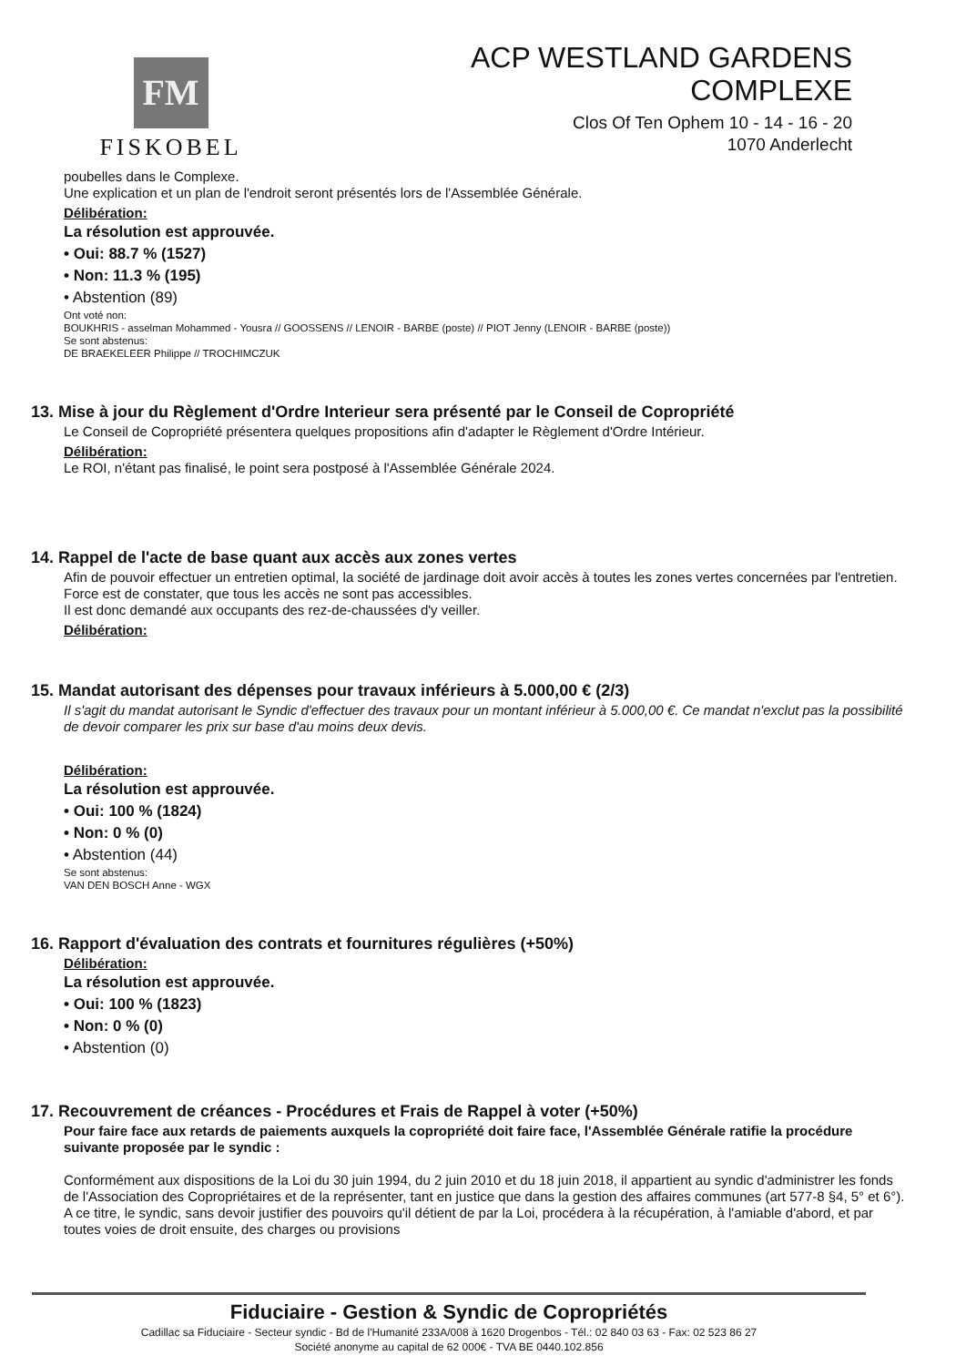FM
FISKOBEL
ACP WESTLAND GARDENS
COMPLEXE
Clos Of Ten Ophem 10 - 14 - 16 - 20
1070 Anderlecht
poubelles dans le Complexe.
Une explication et un plan de l'endroit seront présentés lors de l'Assemblée Générale.
Délibération:
La résolution est approuvée.
• Oui: 88.7 % (1527)
• Non: 11.3 % (195)
• Abstention (89)
Ont voté non:
BOUKHRIS - asselman Mohammed - Yousra // GOOSSENS // LENOIR - BARBE (poste) // PIOT Jenny (LENOIR - BARBE (poste))
Se sont abstenus:
DE BRAEKELEER Philippe // TROCHIMCZUK
13. Mise à jour du Règlement d'Ordre Interieur sera présenté par le Conseil de Copropriété
Le Conseil de Copropriété présentera quelques propositions afin d'adapter le Règlement d'Ordre Intérieur.
Délibération:
Le ROI, n'étant pas finalisé, le point sera postposé à l'Assemblée Générale 2024.
14. Rappel de l'acte de base quant aux accès aux zones vertes
Afin de pouvoir effectuer un entretien optimal, la société de jardinage doit avoir accès à toutes les zones vertes concernées par l'entretien.
Force est de constater, que tous les accès ne sont pas accessibles.
Il est donc demandé aux occupants des rez-de-chaussées d'y veiller.
Délibération:
15. Mandat autorisant des dépenses pour travaux inférieurs à 5.000,00 € (2/3)
Il s'agit du mandat autorisant le Syndic d'effectuer des travaux pour un montant inférieur à 5.000,00 €. Ce mandat n'exclut pas la possibilité de devoir comparer les prix sur base d'au moins deux devis.
Délibération:
La résolution est approuvée.
• Oui: 100 % (1824)
• Non: 0 % (0)
• Abstention (44)
Se sont abstenus:
VAN DEN BOSCH Anne - WGX
16. Rapport d'évaluation des contrats et fournitures régulières (+50%)
Délibération:
La résolution est approuvée.
• Oui: 100 % (1823)
• Non: 0 % (0)
• Abstention (0)
17. Recouvrement de créances - Procédures et Frais de Rappel à voter (+50%)
Pour faire face aux retards de paiements auxquels la copropriété doit faire face, l'Assemblée Générale ratifie la procédure suivante proposée par le syndic :
Conformément aux dispositions de la Loi du 30 juin 1994, du 2 juin 2010 et du 18 juin 2018, il appartient au syndic d'administrer les fonds de l'Association des Copropriétaires et de la représenter, tant en justice que dans la gestion des affaires communes (art 577-8 §4, 5° et 6°). A ce titre, le syndic, sans devoir justifier des pouvoirs qu'il détient de par la Loi, procédera à la récupération, à l'amiable d'abord, et par toutes voies de droit ensuite, des charges ou provisions
Fiduciaire - Gestion & Syndic de Copropriétés
Cadillac sa Fiduciaire - Secteur syndic - Bd de l'Humanité 233A/008 à 1620 Drogenbos - Tél.: 02 840 03 63 - Fax: 02 523 86 27
Société anonyme au capital de 62 000€ - TVA BE 0440.102.856